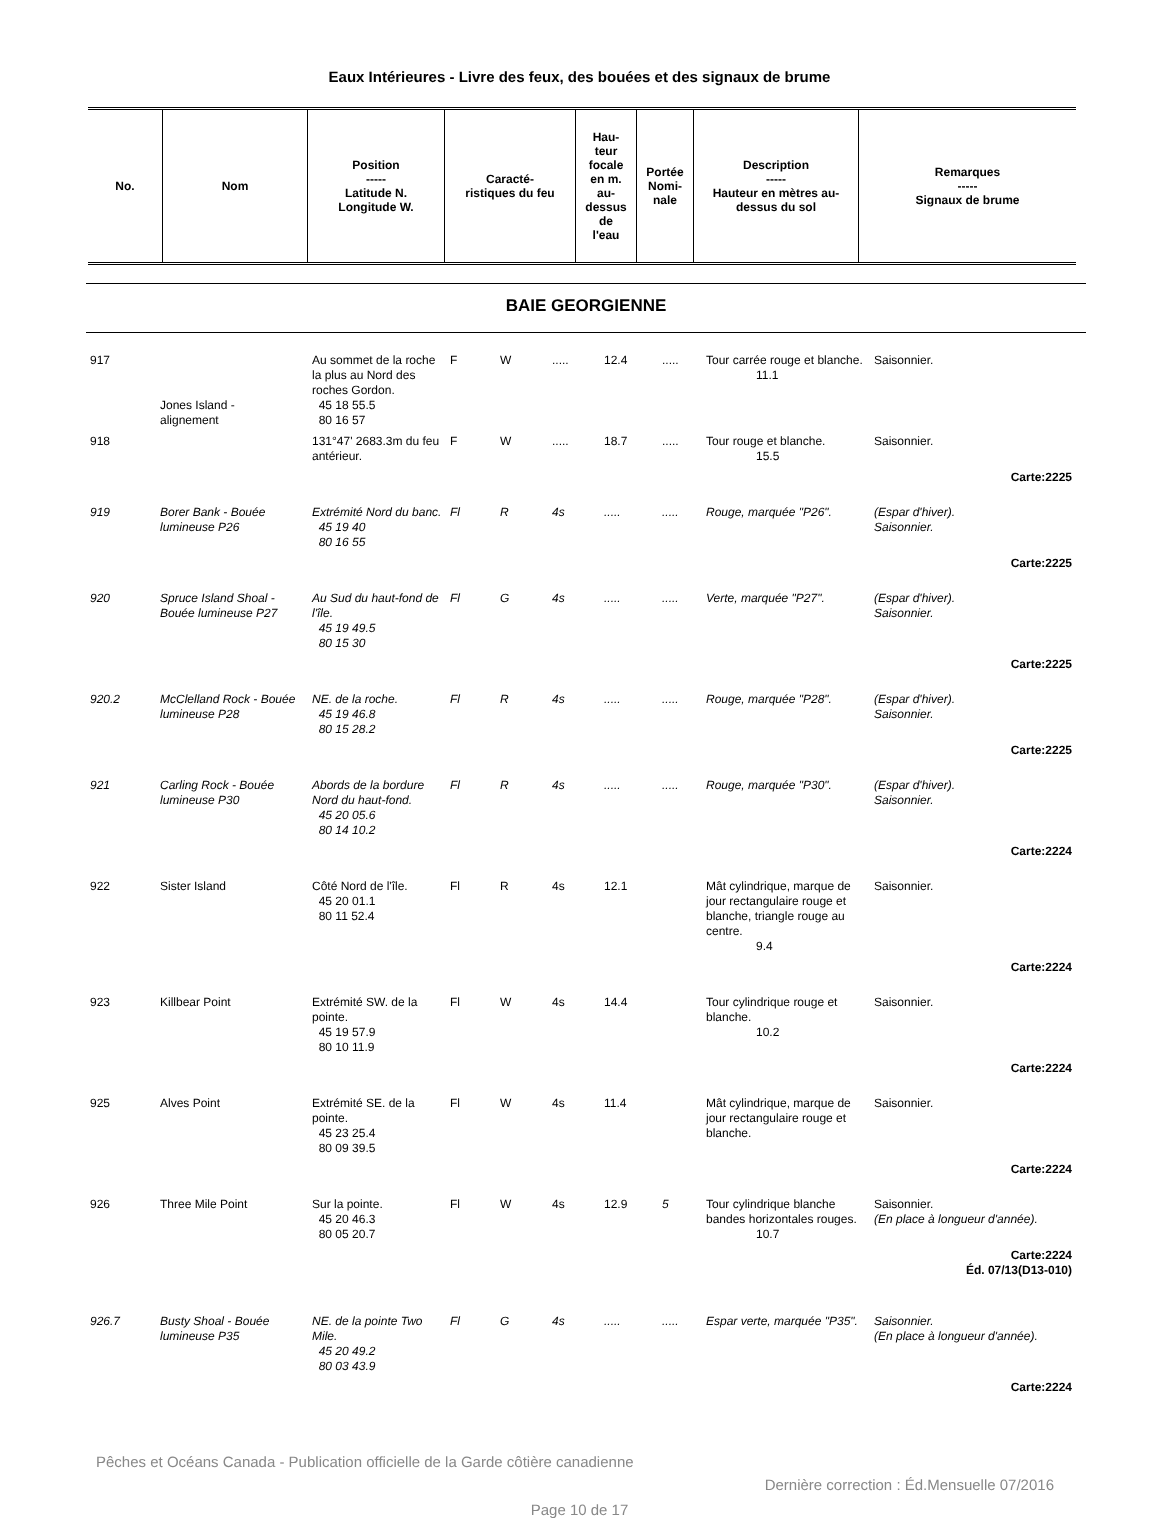Eaux Intérieures - Livre des feux, des bouées et des signaux de brume
| No. | Nom | Position ----- Latitude N. Longitude W. | Caracté- ristiques du feu | Hau- teur focale en m. au- dessus de l'eau | Portée Nomi- nale | Description ----- Hauteur en mètres au- dessus du sol | Remarques ----- Signaux de brume |
| --- | --- | --- | --- | --- | --- | --- | --- |
BAIE GEORGIENNE
| 917 | Jones Island - alignement | Au sommet de la roche la plus au Nord des roches Gordon. 45 18 55.5 80 16 57 | F | W | ..... | 12.4 | ..... | Tour carrée rouge et blanche. 11.1 | Saisonnier. |
| 918 | | 131°47' 2683.3m du feu antérieur. | F | W | ..... | 18.7 | ..... | Tour rouge et blanche. 15.5 | Saisonnier. |
| Carte:2225 | | | | | | | | | |
| 919 | Borer Bank - Bouée lumineuse P26 | Extrémité Nord du banc. 45 19 40 80 16 55 | Fl | R | 4s | ..... | ..... | Rouge, marquée "P26". | (Espar d'hiver). Saisonnier. |
| Carte:2225 | | | | | | | | | |
| 920 | Spruce Island Shoal - Bouée lumineuse P27 | Au Sud du haut-fond de l'île. 45 19 49.5 80 15 30 | Fl | G | 4s | ..... | ..... | Verte, marquée "P27". | (Espar d'hiver). Saisonnier. |
| Carte:2225 | | | | | | | | | |
| 920.2 | McClelland Rock - Bouée lumineuse P28 | NE. de la roche. 45 19 46.8 80 15 28.2 | Fl | R | 4s | ..... | ..... | Rouge, marquée "P28". | (Espar d'hiver). Saisonnier. |
| Carte:2225 | | | | | | | | | |
| 921 | Carling Rock - Bouée lumineuse P30 | Abords de la bordure Nord du haut-fond. 45 20 05.6 80 14 10.2 | Fl | R | 4s | ..... | ..... | Rouge, marquée "P30". | (Espar d'hiver). Saisonnier. |
| Carte:2224 | | | | | | | | | |
| 922 | Sister Island | Côté Nord de l'île. 45 20 01.1 80 11 52.4 | Fl | R | 4s | 12.1 | | Mât cylindrique, marque de jour rectangulaire rouge et blanche, triangle rouge au centre. 9.4 | Saisonnier. |
| Carte:2224 | | | | | | | | | |
| 923 | Killbear Point | Extrémité SW. de la pointe. 45 19 57.9 80 10 11.9 | Fl | W | 4s | 14.4 | | Tour cylindrique rouge et blanche. 10.2 | Saisonnier. |
| Carte:2224 | | | | | | | | | |
| 925 | Alves Point | Extrémité SE. de la pointe. 45 23 25.4 80 09 39.5 | Fl | W | 4s | 11.4 | | Mât cylindrique, marque de jour rectangulaire rouge et blanche. | Saisonnier. |
| Carte:2224 | | | | | | | | | |
| 926 | Three Mile Point | Sur la pointe. 45 20 46.3 80 05 20.7 | Fl | W | 4s | 12.9 | 5 | Tour cylindrique blanche bandes horizontales rouges. 10.7 | Saisonnier. (En place à longueur d'année). |
| Carte:2224 Éd. 07/13(D13-010) | | | | | | | | | |
| 926.7 | Busty Shoal - Bouée lumineuse P35 | NE. de la pointe Two Mile. 45 20 49.2 80 03 43.9 | Fl | G | 4s | ..... | ..... | Espar verte, marquée "P35". | Saisonnier. (En place à longueur d'année). |
| Carte:2224 | | | | | | | | | |
Pêches et Océans Canada - Publication officielle de la Garde côtière canadienne
Dernière correction : Éd.Mensuelle 07/2016
Page 10 de 17